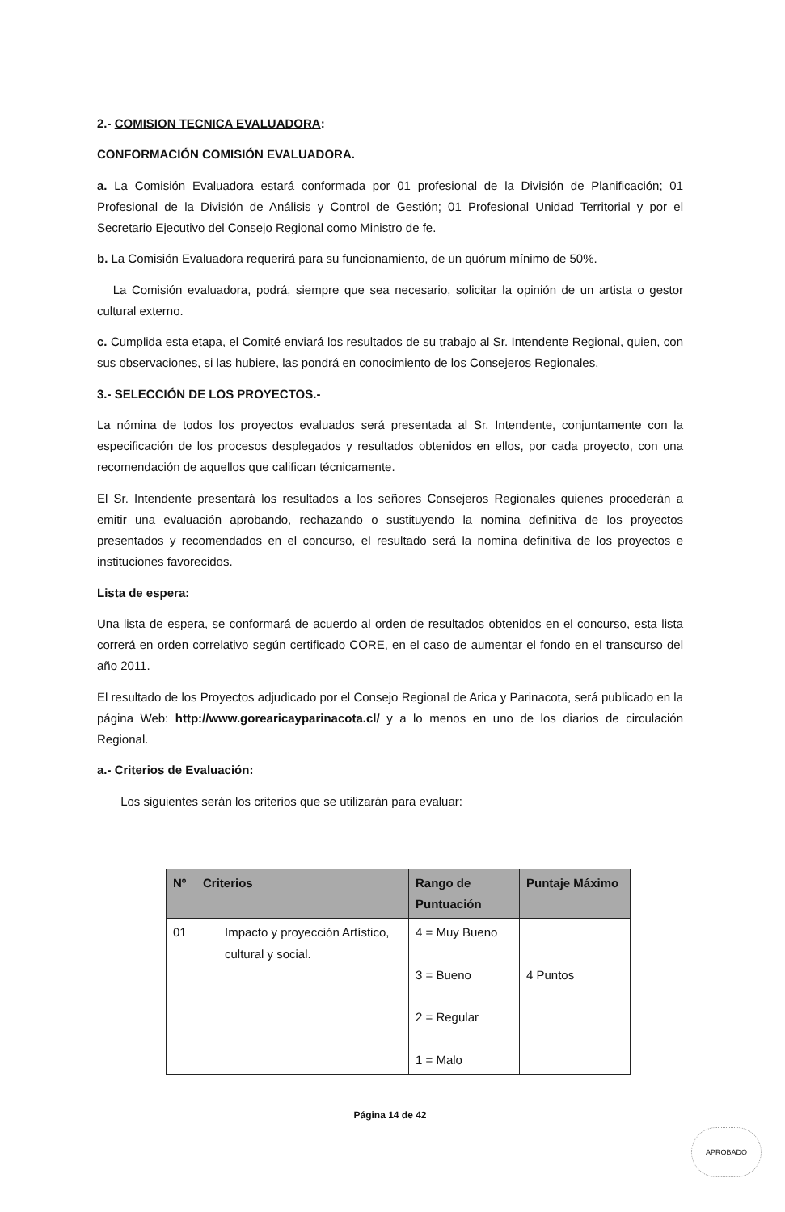2.- COMISION TECNICA EVALUADORA:
CONFORMACIÓN COMISIÓN EVALUADORA.
a. La Comisión Evaluadora estará conformada por 01 profesional de la División de Planificación; 01 Profesional de la División de Análisis y Control de Gestión; 01 Profesional Unidad Territorial y por el Secretario Ejecutivo del Consejo Regional como Ministro de fe.
b. La Comisión Evaluadora requerirá para su funcionamiento, de un quórum mínimo de 50%.
La Comisión evaluadora, podrá, siempre que sea necesario, solicitar la opinión de un artista o gestor cultural externo.
c. Cumplida esta etapa, el Comité enviará los resultados de su trabajo al Sr. Intendente Regional, quien, con sus observaciones, si las hubiere, las pondrá en conocimiento de los Consejeros Regionales.
3.- SELECCIÓN DE LOS PROYECTOS.-
La nómina de todos los proyectos evaluados será presentada al Sr. Intendente, conjuntamente con la especificación de los procesos desplegados y resultados obtenidos en ellos, por cada proyecto, con una recomendación de aquellos que califican técnicamente.
El Sr. Intendente presentará los resultados a los señores Consejeros Regionales quienes procederán a emitir una evaluación aprobando, rechazando o sustituyendo la nomina definitiva de los proyectos presentados y recomendados en el concurso, el resultado será la nomina definitiva de los proyectos e instituciones favorecidos.
Lista de espera:
Una lista de espera, se conformará de acuerdo al orden de resultados obtenidos en el concurso, esta lista correrá en orden correlativo según certificado CORE, en el caso de aumentar el fondo en el transcurso del año 2011.
El resultado de los Proyectos adjudicado por el Consejo Regional de Arica y Parinacota, será publicado en la página Web: http://www.gorearicayparinacota.cl/ y a lo menos en uno de los diarios de circulación Regional.
a.- Criterios de Evaluación:
Los siguientes serán los criterios que se utilizarán para evaluar:
| Nº | Criterios | Rango de Puntuación | Puntaje Máximo |
| --- | --- | --- | --- |
| 01 | Impacto y proyección Artístico, cultural y social. | 4 = Muy Bueno 3 = Bueno 2 = Regular 1 = Malo | 4 Puntos |
Página 14 de 42
APROBADO